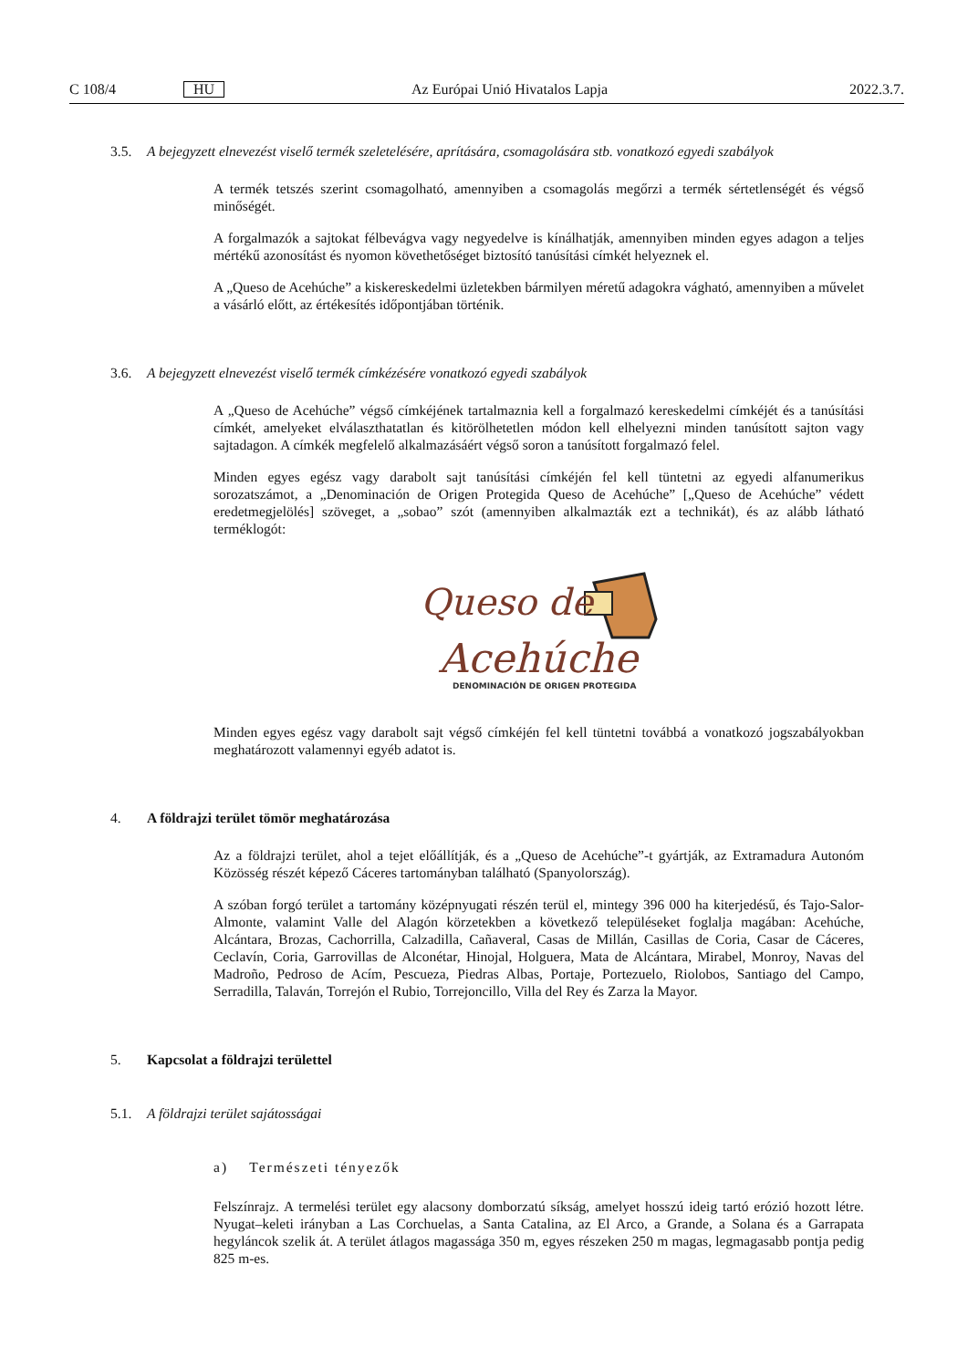C 108/4 HU Az Európai Unió Hivatalos Lapja 2022.3.7.
3.5. A bejegyzett elnevezést viselő termék szeletelésére, aprítására, csomagolására stb. vonatkozó egyedi szabályok
A termék tetszés szerint csomagolható, amennyiben a csomagolás megőrzi a termék sértetlenségét és végső minőségét.
A forgalmazók a sajtokat félbevágva vagy negyedelve is kínálhatják, amennyiben minden egyes adagon a teljes mértékű azonosítást és nyomon követhetőséget biztosító tanúsítási címkét helyeznek el.
A „Queso de Acehúche” a kiskereskedelmi üzletekben bármilyen méretű adagokra vágható, amennyiben a művelet a vásárló előtt, az értékesítés időpontjában történik.
3.6. A bejegyzett elnevezést viselő termék címkézésére vonatkozó egyedi szabályok
A „Queso de Acehúche” végső címkéjének tartalmaznia kell a forgalmazó kereskedelmi címkéjét és a tanúsítási címkét, amelyeket elválaszthatatlan és kitörölhetetlen módon kell elhelyezni minden tanúsított sajton vagy sajtadagon. A címkék megfelelő alkalmazásáért végső soron a tanúsított forgalmazó felel.
Minden egyes egész vagy darabolt sajt tanúsítási címkéjén fel kell tüntetni az egyedi alfanumerikus sorozatszámot, a „Denominación de Origen Protegida Queso de Acehúche” [„Queso de Acehúche” védett eredetmegjelölés] szöveget, a „sobao” szót (amennyiben alkalmazták ezt a technikát), és az alább látható terméklogót:
Queso de
Acehúche
DENOMINACIÓN DE ORIGEN PROTEGIDA
Minden egyes egész vagy darabolt sajt végső címkéjén fel kell tüntetni továbbá a vonatkozó jogszabályokban meghatározott valamennyi egyéb adatot is.
4. A földrajzi terület tömör meghatározása
Az a földrajzi terület, ahol a tejet előállítják, és a „Queso de Acehúche”-t gyártják, az Extramadura Autonóm Közösség részét képező Cáceres tartományban található (Spanyolország).
A szóban forgó terület a tartomány középnyugati részén terül el, mintegy 396 000 ha kiterjedésű, és Tajo-Salor-Almonte, valamint Valle del Alagón körzetekben a következő településeket foglalja magában: Acehúche, Alcántara, Brozas, Cachorrilla, Calzadilla, Cañaveral, Casas de Millán, Casillas de Coria, Casar de Cáceres, Ceclavín, Coria, Garrovillas de Alconétar, Hinojal, Holguera, Mata de Alcántara, Mirabel, Monroy, Navas del Madroño, Pedroso de Acím, Pescueza, Piedras Albas, Portaje, Portezuelo, Riolobos, Santiago del Campo, Serradilla, Talaván, Torrejón el Rubio, Torrejoncillo, Villa del Rey és Zarza la Mayor.
5. Kapcsolat a földrajzi területtel
5.1. A földrajzi terület sajátosságai
a) Természeti tényezők
Felszínrajz. A termelési terület egy alacsony domborzatú síkság, amelyet hosszú ideig tartó erózió hozott létre. Nyugat–keleti irányban a Las Corchuelas, a Santa Catalina, az El Arco, a Grande, a Solana és a Garrapata hegyláncok szelik át. A terület átlagos magassága 350 m, egyes részeken 250 m magas, legmagasabb pontja pedig 825 m-es.